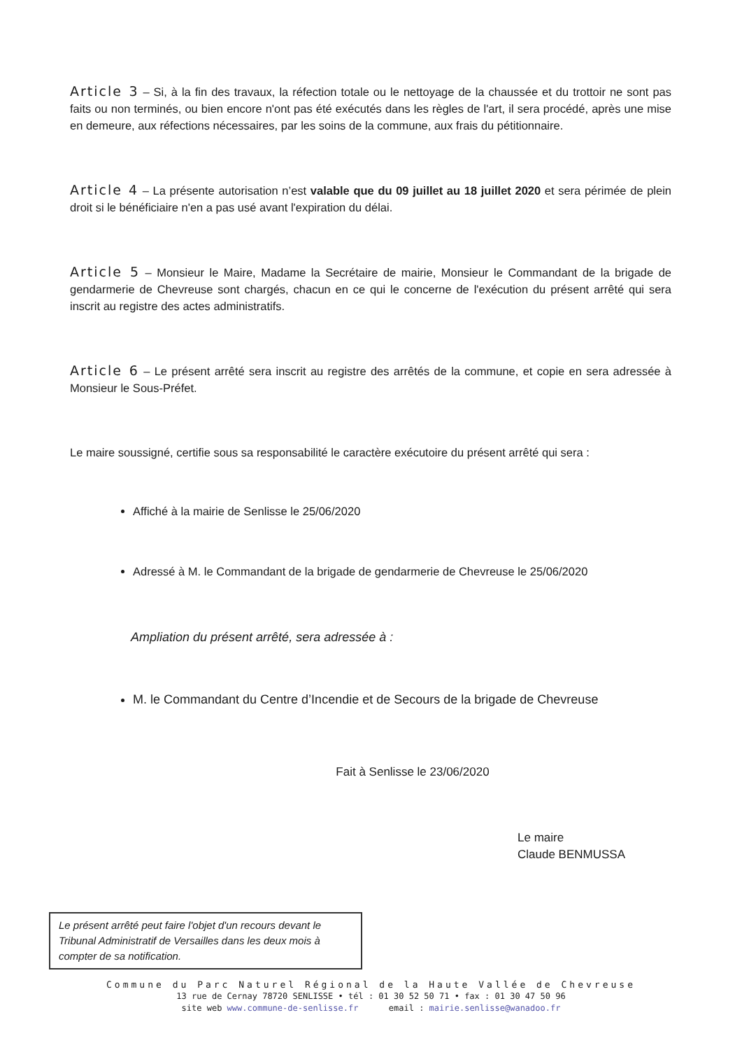Article 3 – Si, à la fin des travaux, la réfection totale ou le nettoyage de la chaussée et du trottoir ne sont pas faits ou non terminés, ou bien encore n'ont pas été exécutés dans les règles de l'art, il sera procédé, après une mise en demeure, aux réfections nécessaires, par les soins de la commune, aux frais du pétitionnaire.
Article 4 – La présente autorisation n’est valable que du 09 juillet au 18 juillet 2020 et sera périmée de plein droit si le bénéficiaire n'en a pas usé avant l'expiration du délai.
Article 5 – Monsieur le Maire, Madame la Secrétaire de mairie, Monsieur le Commandant de la brigade de gendarmerie de Chevreuse sont chargés, chacun en ce qui le concerne de l'exécution du présent arrêté qui sera inscrit au registre des actes administratifs.
Article 6 – Le présent arrêté sera inscrit au registre des arrêtés de la commune, et copie en sera adressée à Monsieur le Sous-Préfet.
Le maire soussigné, certifie sous sa responsabilité le caractère exécutoire du présent arrêté qui sera :
Affiché à la mairie de Senlisse le 25/06/2020
Adressé à M. le Commandant de la brigade de gendarmerie de Chevreuse le 25/06/2020
Ampliation du présent arrêté, sera adressée à :
M. le Commandant du Centre d’Incendie et de Secours de la brigade de Chevreuse
Fait à Senlisse le 23/06/2020
Le maire
Claude BENMUSSA
Le présent arrêté peut faire l'objet d'un recours devant le Tribunal Administratif de Versailles dans les deux mois à compter de sa notification.
Commune du Parc Naturel Régional de la Haute Vallée de Chevreuse
13 rue de Cernay 78720 SENLISSE • tél : 01 30 52 50 71 • fax : 01 30 47 50 96
site web www.commune-de-senlisse.fr email : mairie.senlisse@wanadoo.fr